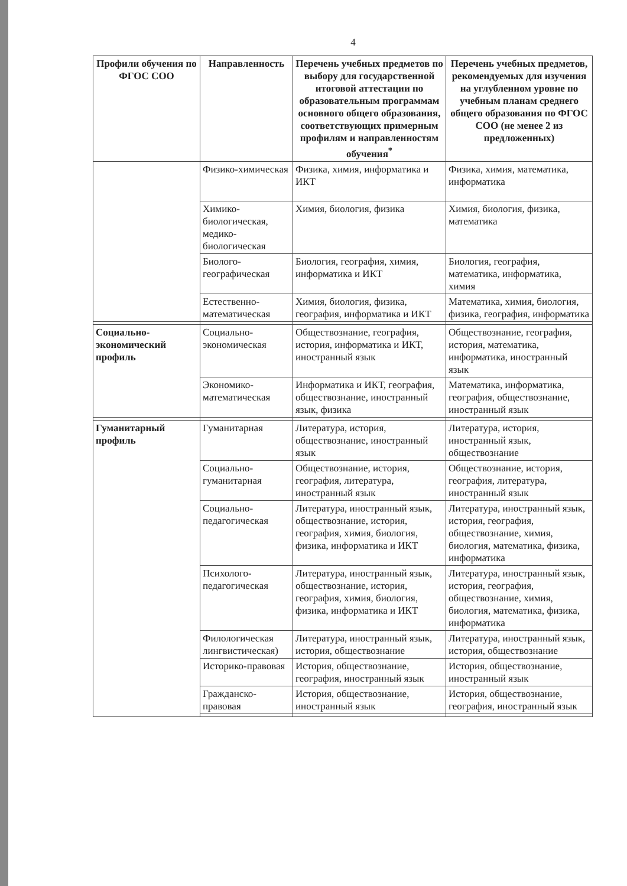4
| Профили обучения по ФГОС СОО | Направленность | Перечень учебных предметов по выбору для государственной итоговой аттестации по образовательным программам основного общего образования, соответствующих примерным профилям и направленностям обучения<sup>*</sup> | Перечень учебных предметов, рекомендуемых для изучения на углубленном уровне по учебным планам среднего общего образования по ФГОС СОО (не менее 2 из предложенных) |
| --- | --- | --- | --- |
| | Физико-химическая | Физика, химия, информатика и ИКТ | Физика, химия, математика, информатика |
| | Химико-биологическая, медико-биологическая | Химия, биология, физика | Химия, биология, физика, математика |
| | Биолого-географическая | Биология, география, химия, информатика и ИКТ | Биология, география, математика, информатика, химия |
| | Естественно-математическая | Химия, биология, физика, география, информатика и ИКТ | Математика, химия, биология, физика, география, информатика |
| Социально-экономический профиль | Социально-экономическая | Обществознание, география, история, информатика и ИКТ, иностранный язык | Обществознание, география, история, математика, информатика, иностранный язык |
| | Экономико-математическая | Информатика и ИКТ, география, обществознание, иностранный язык, физика | Математика, информатика, география, обществознание, иностранный язык |
| Гуманитарный профиль | Гуманитарная | Литература, история, обществознание, иностранный язык | Литература, история, иностранный язык, обществознание |
| | Социально-гуманитарная | Обществознание, история, география, литература, иностранный язык | Обществознание, история, география, литература, иностранный язык |
| | Социально-педагогическая | Литература, иностранный язык, обществознание, история, география, химия, биология, физика, информатика и ИКТ | Литература, иностранный язык, история, география, обществознание, химия, биология, математика, физика, информатика |
| | Психолого-педагогическая | Литература, иностранный язык, обществознание, история, география, химия, биология, физика, информатика и ИКТ | Литература, иностранный язык, история, география, обществознание, химия, биология, математика, физика, информатика |
| | Филологическая лингвистическая) | Литература, иностранный язык, история, обществознание | Литература, иностранный язык, история, обществознание |
| | Историко-правовая | История, обществознание, география, иностранный язык | История, обществознание, иностранный язык |
| | Гражданско-правовая | История, обществознание, иностранный язык | История, обществознание, география, иностранный язык |